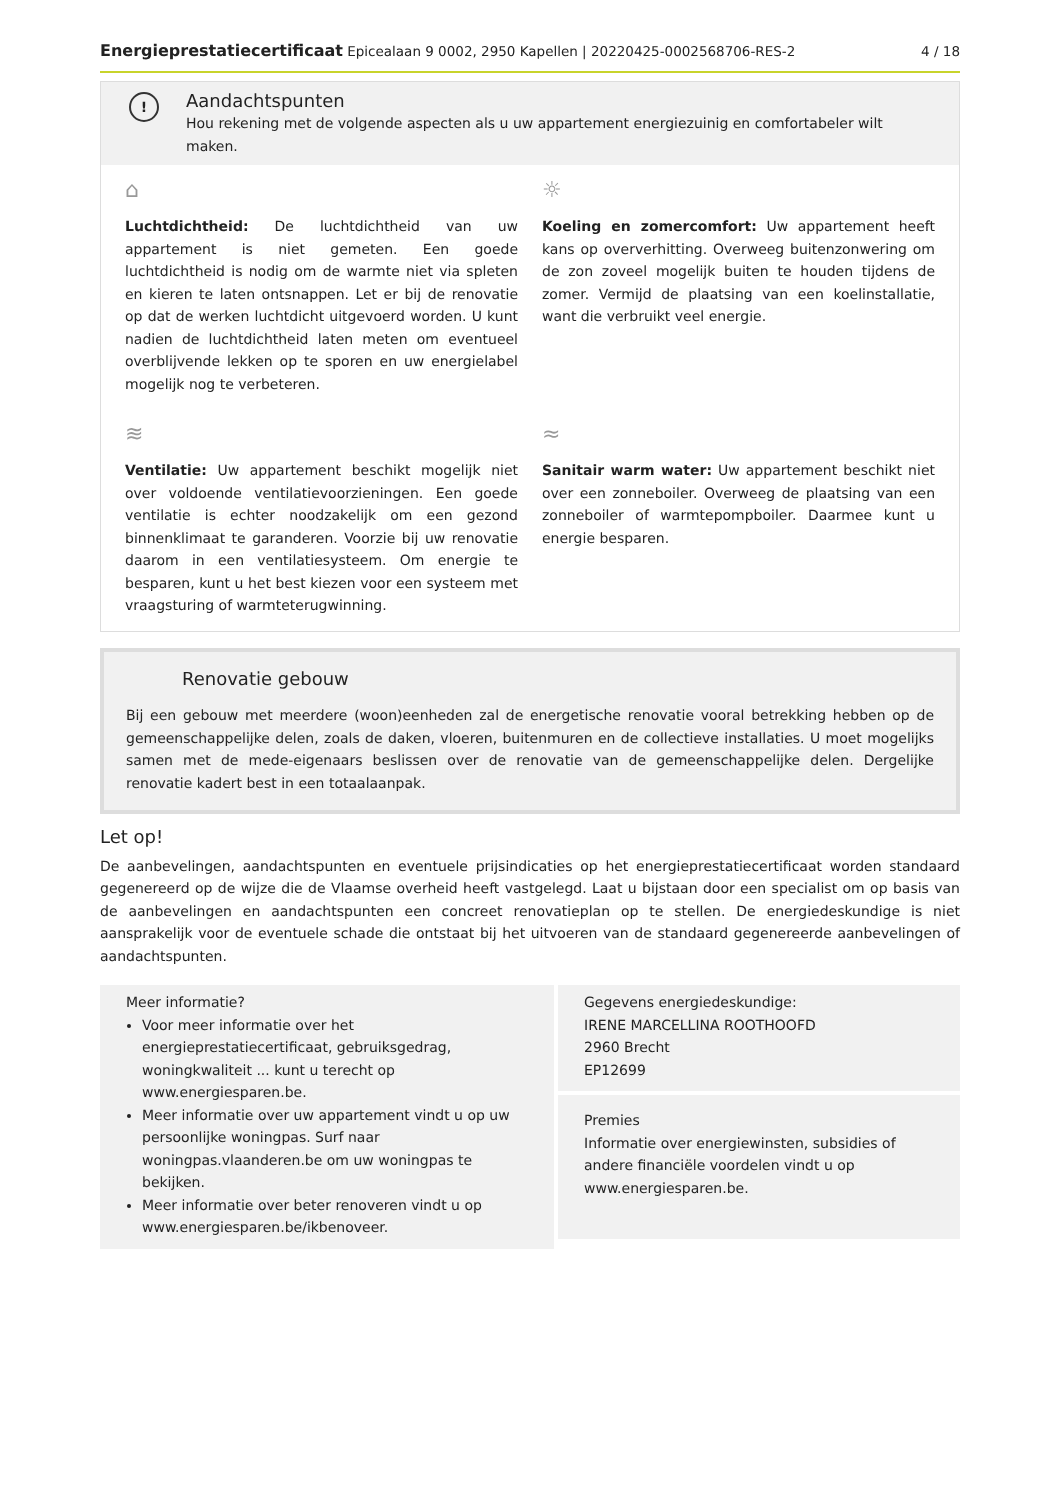Energieprestatiecertificaat Epicealaan 9 0002, 2950 Kapellen | 20220425-0002568706-RES-2 4 / 18
!
Aandachtspunten
Hou rekening met de volgende aspecten als u uw appartement energiezuinig en comfortabeler wilt maken.
⌂
Luchtdichtheid: De luchtdichtheid van uw appartement is niet gemeten. Een goede luchtdichtheid is nodig om de warmte niet via spleten en kieren te laten ontsnappen. Let er bij de renovatie op dat de werken luchtdicht uitgevoerd worden. U kunt nadien de luchtdichtheid laten meten om eventueel overblijvende lekken op te sporen en uw energielabel mogelijk nog te verbeteren.
☼
Koeling en zomercomfort: Uw appartement heeft kans op oververhitting. Overweeg buitenzonwering om de zon zoveel mogelijk buiten te houden tijdens de zomer. Vermijd de plaatsing van een koelinstallatie, want die verbruikt veel energie.
≋
Ventilatie: Uw appartement beschikt mogelijk niet over voldoende ventilatievoorzieningen. Een goede ventilatie is echter noodzakelijk om een gezond binnenklimaat te garanderen. Voorzie bij uw renovatie daarom in een ventilatiesysteem. Om energie te besparen, kunt u het best kiezen voor een systeem met vraagsturing of warmteterugwinning.
≈
Sanitair warm water: Uw appartement beschikt niet over een zonneboiler. Overweeg de plaatsing van een zonneboiler of warmtepompboiler. Daarmee kunt u energie besparen.
Renovatie gebouw
Bij een gebouw met meerdere (woon)eenheden zal de energetische renovatie vooral betrekking hebben op de gemeenschappelijke delen, zoals de daken, vloeren, buitenmuren en de collectieve installaties. U moet mogelijks samen met de mede-eigenaars beslissen over de renovatie van de gemeenschappelijke delen. Dergelijke renovatie kadert best in een totaalaanpak.
Let op!
De aanbevelingen, aandachtspunten en eventuele prijsindicaties op het energieprestatiecertificaat worden standaard gegenereerd op de wijze die de Vlaamse overheid heeft vastgelegd. Laat u bijstaan door een specialist om op basis van de aanbevelingen en aandachtspunten een concreet renovatieplan op te stellen. De energiedeskundige is niet aansprakelijk voor de eventuele schade die ontstaat bij het uitvoeren van de standaard gegenereerde aanbevelingen of aandachtspunten.
Meer informatie?
Voor meer informatie over het energieprestatiecertificaat, gebruiksgedrag, woningkwaliteit ... kunt u terecht op www.energiesparen.be.
Meer informatie over uw appartement vindt u op uw persoonlijke woningpas. Surf naar woningpas.vlaanderen.be om uw woningpas te bekijken.
Meer informatie over beter renoveren vindt u op www.energiesparen.be/ikbenoveer.
Gegevens energiedeskundige:
IRENE MARCELLINA ROOTHOOFD
2960 Brecht
EP12699
Premies
Informatie over energiewinsten, subsidies of andere financiële voordelen vindt u op www.energiesparen.be.